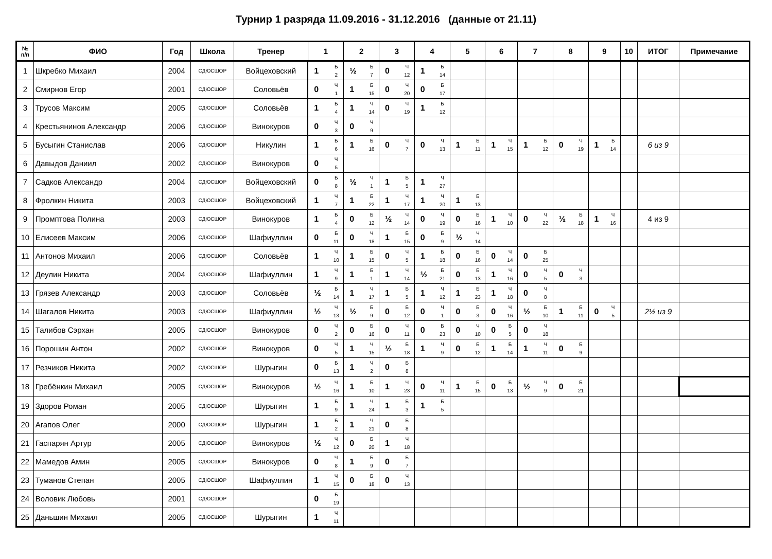Турнир 1 разряда 11.09.2016 - 31.12.2016 (данные от 21.11)
| № п/п | ФИО | Год | Школа | Тренер | 1 | 2 | 3 | 4 | 5 | 6 | 7 | 8 | 9 | 10 | ИТОГ | Примечание |
| --- | --- | --- | --- | --- | --- | --- | --- | --- | --- | --- | --- | --- | --- | --- | --- | --- |
| 1 | Шкребко Михаил | 2004 | СДЮСШОР | Войцеховский | 1 Б 2 | ½ Б 7 | 0 Ч 12 | 1 Б 14 | | | | | | | | |
| 2 | Смирнов Егор | 2001 | СДЮСШОР | Соловьёв | 0 Ч 1 | 1 Б 15 | 0 Ч 20 | 0 Б 17 | | | | | | | | |
| 3 | Трусов Максим | 2005 | СДЮСШОР | Соловьёв | 1 Б 4 | 1 Ч 14 | 0 Ч 19 | 1 Б 12 | | | | | | | | |
| 4 | Крестьянинов Александр | 2006 | СДЮСШОР | Винокуров | 0 Ч 3 | 0 Ч 9 | | | | | | | | | | |
| 5 | Бусыгин Станислав | 2006 | СДЮСШОР | Никулин | 1 Б 6 | 1 Б 16 | 0 Ч 7 | 0 Ч 13 | 1 Б 11 | 1 Ч 15 | 1 Б 12 | 0 Ч 19 | 1 Б 14 | | 6 из 9 | |
| 6 | Давыдов Даниил | 2002 | СДЮСШОР | Винокуров | 0 Ч 5 | | | | | | | | | | | |
| 7 | Садков Александр | 2004 | СДЮСШОР | Войцеховский | 0 Б 8 | ½ Ч 1 | 1 Б 5 | 1 Ч 27 | | | | | | | | |
| 8 | Фролкин Никита | 2003 | СДЮСШОР | Войцеховский | 1 Ч 7 | 1 Б 22 | 1 Ч 17 | 1 Ч 20 | 1 Б 13 | | | | | | | |
| 9 | Промптова Полина | 2003 | СДЮСШОР | Винокуров | 1 Б 4 | 0 Б 12 | ½ Ч 14 | 0 Ч 19 | 0 Б 16 | 1 Ч 10 | 0 Ч 22 | ½ Б 18 | 1 Ч 16 | | 4 из 9 | |
| 10 | Елисеев Максим | 2006 | СДЮСШОР | Шафиуллин | 0 Б 11 | 0 Ч 18 | 1 Б 15 | 0 Б 9 | ½ Ч 14 | | | | | | | |
| 11 | Антонов Михаил | 2006 | СДЮСШОР | Соловьёв | 1 Ч 10 | 1 Б 15 | 0 Ч 5 | 1 Б 18 | 0 Б 16 | 0 Ч 14 | 0 Б 25 | | | | | |
| 12 | Деулин Никита | 2004 | СДЮСШОР | Шафиуллин | 1 Ч 9 | 1 Б 1 | 1 Ч 14 | ½ Б 21 | 0 Б 13 | 1 Ч 16 | 0 Ч 5 | 0 Ч 3 | | | | |
| 13 | Грязев Александр | 2003 | СДЮСШОР | Соловьёв | ½ Б 14 | 1 Ч 17 | 1 Б 5 | 1 Ч 12 | 1 Б 23 | 1 Ч 18 | 0 Ч 8 | | | | | |
| 14 | Шагалов Никита | 2003 | СДЮСШОР | Шафиуллин | ½ Ч 13 | ½ Б 9 | 0 Б 12 | 0 Ч 1 | 0 Б 3 | 0 Ч 16 | ½ Б 10 | 1 Б 11 | 0 Ч 5 | | 2½ из 9 | |
| 15 | Талибов Сэрхан | 2005 | СДЮСШОР | Винокуров | 0 Ч 2 | 0 Б 16 | 0 Ч 11 | 0 Б 23 | 0 Ч 10 | 0 Б 5 | 0 Ч 18 | | | | | |
| 16 | Порошин Антон | 2002 | СДЮСШОР | Винокуров | 0 Ч 5 | 1 Ч 15 | ½ Б 18 | 1 Ч 9 | 0 Б 12 | 1 Б 14 | 1 Ч 11 | 0 Б 9 | | | | |
| 17 | Резчиков Никита | 2002 | СДЮСШОР | Шурыгин | 0 Б 13 | 1 Ч 2 | 0 Б 8 | | | | | | | | | |
| 18 | Гребёнкин Михаил | 2005 | СДЮСШОР | Винокуров | ½ Ч 16 | 1 Б 10 | 1 Ч 23 | 0 Ч 11 | 1 Б 15 | 0 Б 13 | ½ Ч 9 | 0 Б 21 | | | | |
| 19 | Здоров Роман | 2005 | СДЮСШОР | Шурыгин | 1 Б 9 | 1 Ч 24 | 1 Б 3 | 1 Б 5 | | | | | | | | |
| 20 | Агапов Олег | 2000 | СДЮСШОР | Шурыгин | 1 Б 2 | 1 Ч 21 | 0 Б 8 | | | | | | | | | |
| 21 | Гаспарян Артур | 2005 | СДЮСШОР | Винокуров | ½ Ч 12 | 0 Б 20 | 1 Ч 18 | | | | | | | | | |
| 22 | Мамедов Амин | 2005 | СДЮСШОР | Винокуров | 0 Ч 8 | 1 Б 9 | 0 Б 7 | | | | | | | | | |
| 23 | Туманов Степан | 2005 | СДЮСШОР | Шафиуллин | 1 Ч 15 | 0 Б 18 | 0 Ч 13 | | | | | | | | | |
| 24 | Воловик Любовь | 2001 | СДЮСШОР | | 0 Б 19 | | | | | | | | | | | |
| 25 | Даньшин Михаил | 2005 | СДЮСШОР | Шурыгин | 1 Ч 11 | | | | | | | | | | | |